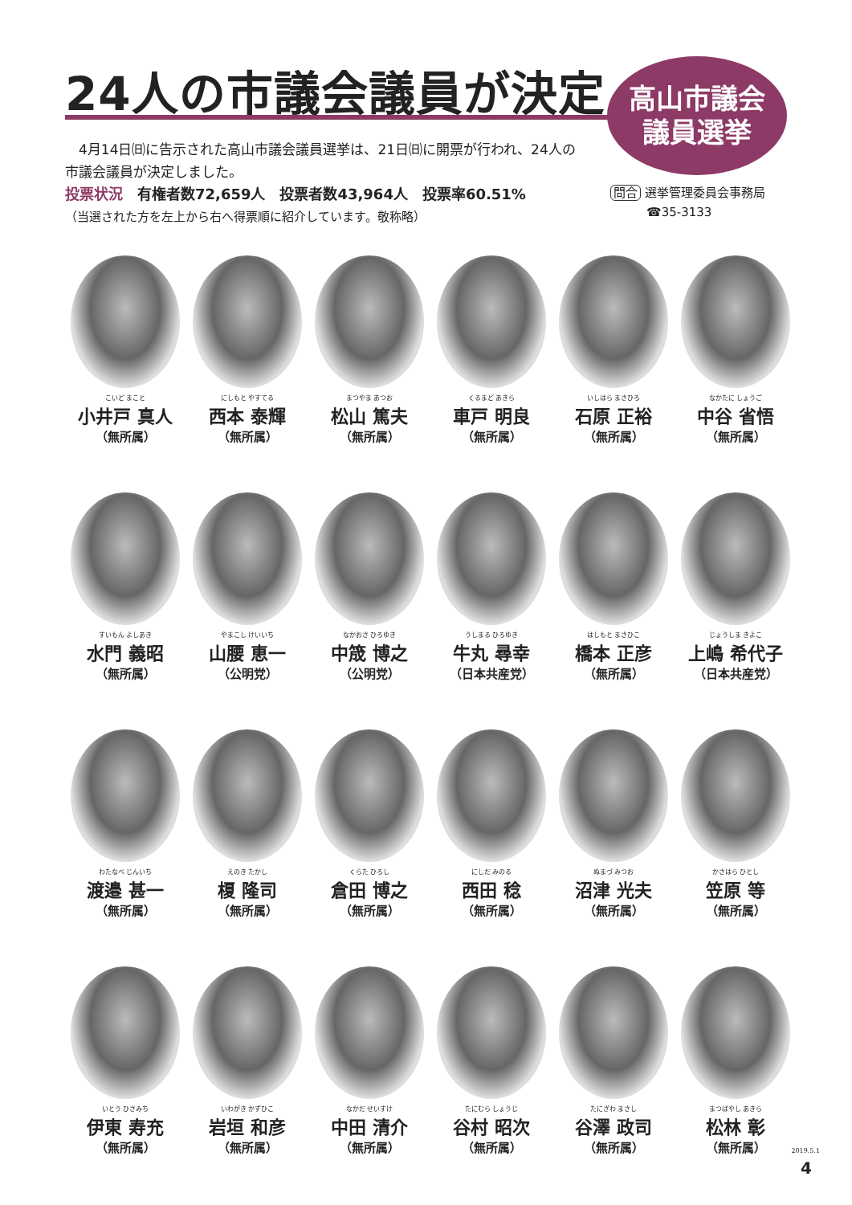24人の市議会議員が決定
高山市議会
議員選挙
　4月14日㈰に告示された高山市議会議員選挙は、21日㈰に開票が行われ、24人の市議会議員が決定しました。
投票状況　有権者数72,659人　投票者数43,964人　投票率60.51%
（当選された方を左上から右へ得票順に紹介しています。敬称略）
問合 選挙管理委員会事務局
　　　☎35-3133
こいど まこと
小井戸 真人
（無所属）
にしもと やすてる
西本 泰輝
（無所属）
まつやま あつお
松山 篤夫
（無所属）
くるまど あきら
車戸 明良
（無所属）
いしはら まさひろ
石原 正裕
（無所属）
なかたに しょうご
中谷 省悟
（無所属）
すいもん よしあき
水門 義昭
（無所属）
やまこし けいいち
山腰 恵一
（公明党）
なかおさ ひろゆき
中筬 博之
（公明党）
うしまる ひろゆき
牛丸 尋幸
（日本共産党）
はしもと まさひこ
橋本 正彦
（無所属）
じょうしま きよこ
上嶋 希代子
（日本共産党）
わたなべ じんいち
渡邉 甚一
（無所属）
えのき たかし
榎 隆司
（無所属）
くらた ひろし
倉田 博之
（無所属）
にしだ みのる
西田 稔
（無所属）
ぬまづ みつお
沼津 光夫
（無所属）
かさはら ひとし
笠原 等
（無所属）
いとう ひさみち
伊東 寿充
（無所属）
いわがき かずひこ
岩垣 和彦
（無所属）
なかだ せいすけ
中田 清介
（無所属）
たにむら しょうじ
谷村 昭次
（無所属）
たにざわ まさし
谷澤 政司
（無所属）
まつばやし あきら
松林 彰
（無所属）
2019.5.1
4